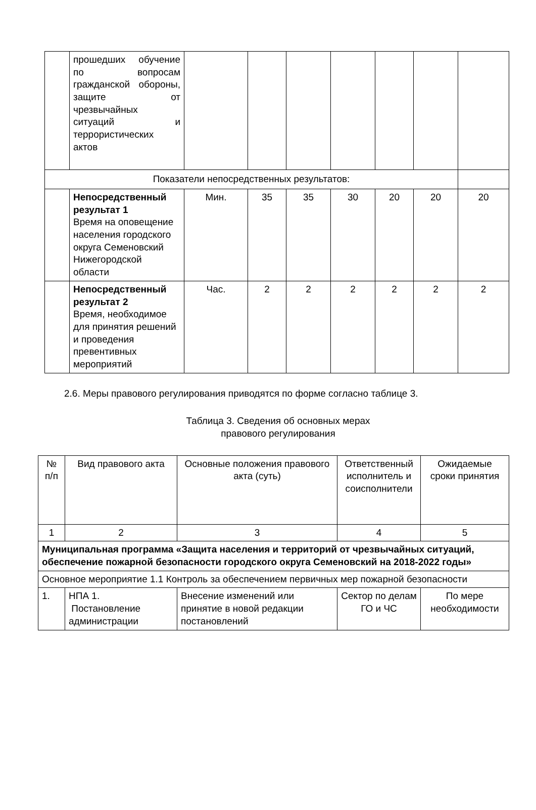| | прошедших обучение по вопросам гражданской обороны, защите от чрезвычайных ситуаций и террористических актов | | | | | | | |
| Показатели непосредственных результатов: | | | | | | | | |
| | Непосредственный результат 1 Время на оповещение населения городского округа Семеновский Нижегородской области | Мин. | 35 | 35 | 30 | 20 | 20 | 20 |
| | Непосредственный результат 2 Время, необходимое для принятия решений и проведения превентивных мероприятий | Час. | 2 | 2 | 2 | 2 | 2 | 2 |
2.6. Меры правового регулирования приводятся по форме согласно таблице 3.
Таблица 3. Сведения об основных мерах
правового регулирования
| № п/п | Вид правового акта | Основные положения правового акта (суть) | Ответственный исполнитель и соисполнители | Ожидаемые сроки принятия |
| 1 | 2 | 3 | 4 | 5 |
| Муниципальная программа «Защита населения и территорий от чрезвычайных ситуаций, обеспечение пожарной безопасности городского округа Семеновский на 2018-2022 годы» | | | | |
| Основное мероприятие 1.1 Контроль за обеспечением первичных мер пожарной безопасности | | | | |
| 1. | НПА 1. Постановление администрации | Внесение изменений или принятие в новой редакции постановлений | Сектор по делам ГО и ЧС | По мере необходимости |